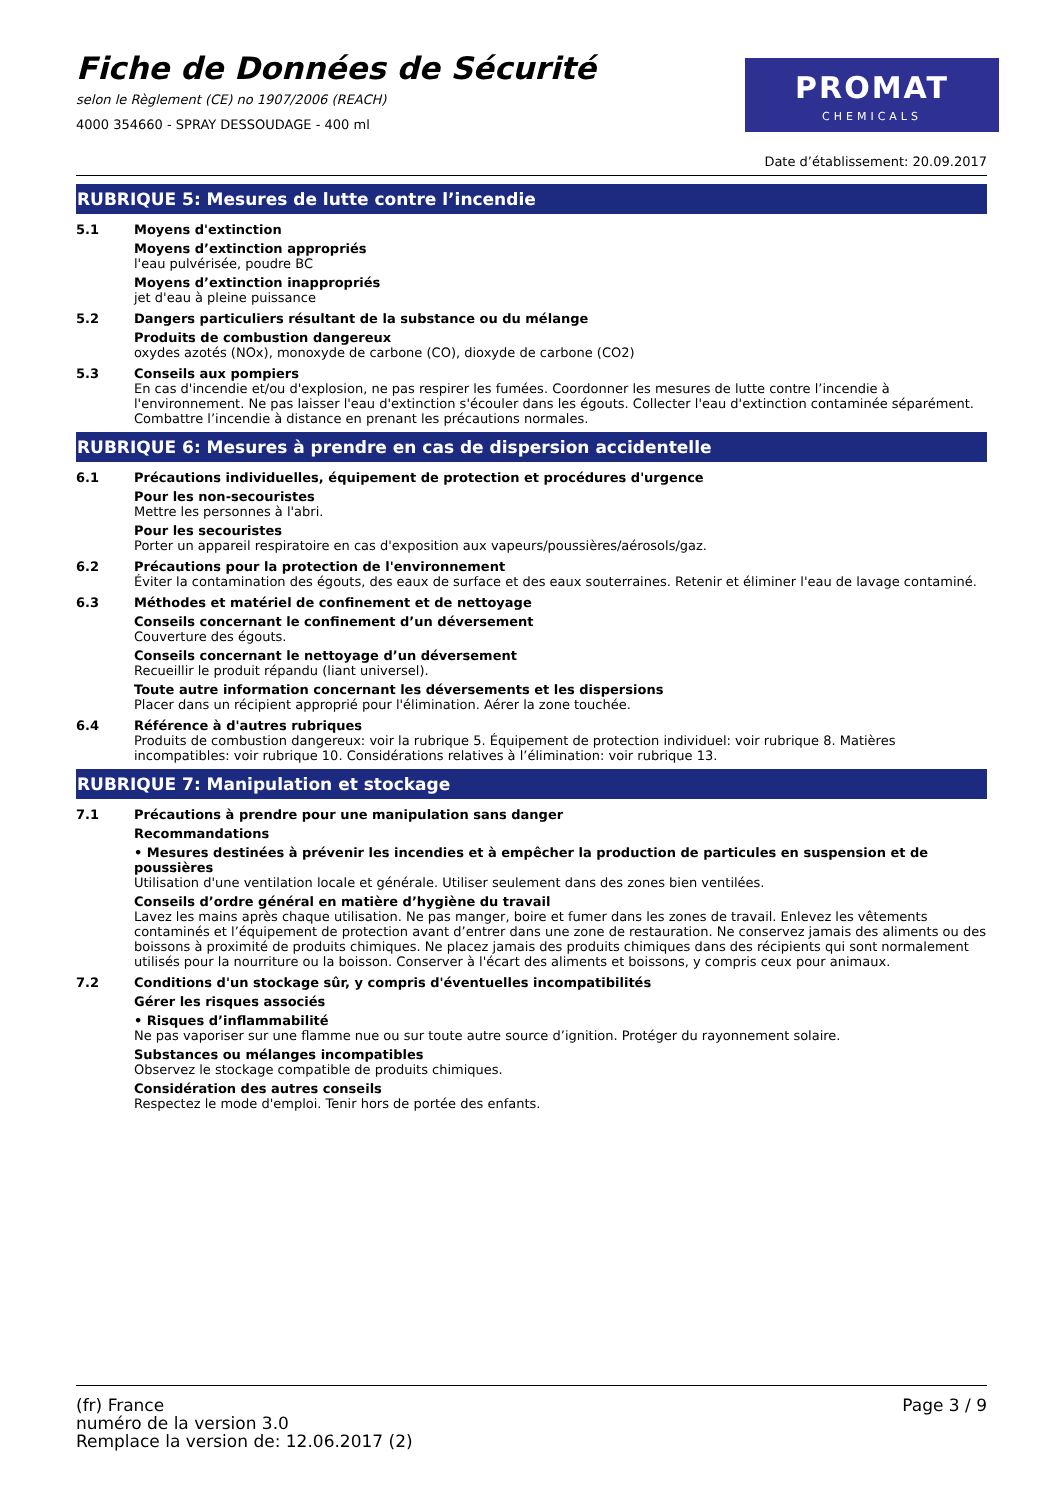Fiche de Données de Sécurité
selon le Règlement (CE) no 1907/2006 (REACH)
4000 354660 - SPRAY DESSOUDAGE - 400 ml
PROMAT
CHEMICALS
Date d’établissement: 20.09.2017
RUBRIQUE 5: Mesures de lutte contre l’incendie
5.1
Moyens d'extinction
Moyens d’extinction appropriés
l'eau pulvérisée, poudre BC
Moyens d’extinction inappropriés
jet d'eau à pleine puissance
5.2
Dangers particuliers résultant de la substance ou du mélange
Produits de combustion dangereux
oxydes azotés (NOx), monoxyde de carbone (CO), dioxyde de carbone (CO2)
5.3
Conseils aux pompiers
En cas d'incendie et/ou d'explosion, ne pas respirer les fumées. Coordonner les mesures de lutte contre l’incendie à l'environnement. Ne pas laisser l'eau d'extinction s'écouler dans les égouts. Collecter l'eau d'extinction contaminée séparément. Combattre l’incendie à distance en prenant les précautions normales.
RUBRIQUE 6: Mesures à prendre en cas de dispersion accidentelle
6.1
Précautions individuelles, équipement de protection et procédures d'urgence
Pour les non-secouristes
Mettre les personnes à l'abri.
Pour les secouristes
Porter un appareil respiratoire en cas d'exposition aux vapeurs/poussières/aérosols/gaz.
6.2
Précautions pour la protection de l'environnement
Éviter la contamination des égouts, des eaux de surface et des eaux souterraines. Retenir et éliminer l'eau de lavage contaminé.
6.3
Méthodes et matériel de confinement et de nettoyage
Conseils concernant le confinement d’un déversement
Couverture des égouts.
Conseils concernant le nettoyage d’un déversement
Recueillir le produit répandu (liant universel).
Toute autre information concernant les déversements et les dispersions
Placer dans un récipient approprié pour l'élimination. Aérer la zone touchée.
6.4
Référence à d'autres rubriques
Produits de combustion dangereux: voir la rubrique 5. Équipement de protection individuel: voir rubrique 8. Matières incompatibles: voir rubrique 10. Considérations relatives à l’élimination: voir rubrique 13.
RUBRIQUE 7: Manipulation et stockage
7.1
Précautions à prendre pour une manipulation sans danger
Recommandations
• Mesures destinées à prévenir les incendies et à empêcher la production de particules en suspension et de poussières
Utilisation d'une ventilation locale et générale. Utiliser seulement dans des zones bien ventilées.
Conseils d’ordre général en matière d’hygiène du travail
Lavez les mains après chaque utilisation. Ne pas manger, boire et fumer dans les zones de travail. Enlevez les vêtements contaminés et l’équipement de protection avant d’entrer dans une zone de restauration. Ne conservez jamais des aliments ou des boissons à proximité de produits chimiques. Ne placez jamais des produits chimiques dans des récipients qui sont normalement utilisés pour la nourriture ou la boisson. Conserver à l'écart des aliments et boissons, y compris ceux pour animaux.
7.2
Conditions d'un stockage sûr, y compris d'éventuelles incompatibilités
Gérer les risques associés
• Risques d’inflammabilité
Ne pas vaporiser sur une flamme nue ou sur toute autre source d’ignition. Protéger du rayonnement solaire.
Substances ou mélanges incompatibles
Observez le stockage compatible de produits chimiques.
Considération des autres conseils
Respectez le mode d'emploi. Tenir hors de portée des enfants.
(fr) France
numéro de la version 3.0
Remplace la version de: 12.06.2017 (2)
Page 3 / 9